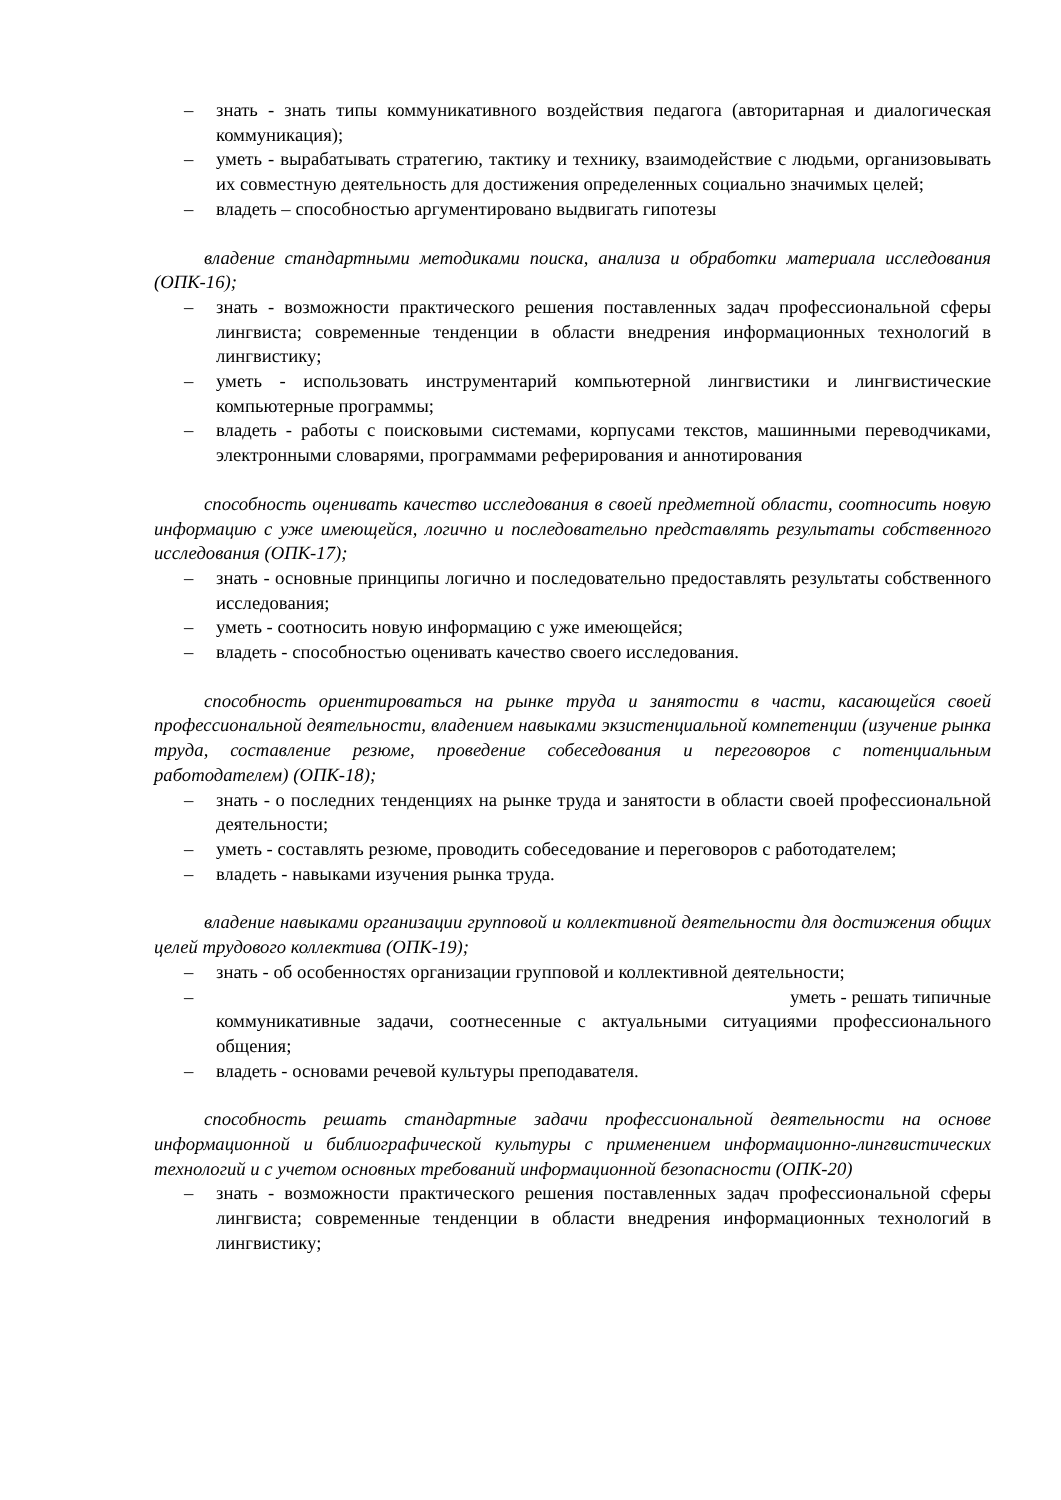– знать - знать типы коммуникативного воздействия педагога (авторитарная и диалогическая коммуникация);
– уметь - вырабатывать стратегию, тактику и технику, взаимодействие с людьми, организовывать их совместную деятельность для достижения определенных социально значимых целей;
– владеть – способностью аргументировано выдвигать гипотезы
владение стандартными методиками поиска, анализа и обработки материала исследования (ОПК-16);
– знать - возможности практического решения поставленных задач профессиональной сферы лингвиста; современные тенденции в области внедрения информационных технологий в лингвистику;
– уметь - использовать инструментарий компьютерной лингвистики и лингвистические компьютерные программы;
– владеть - работы с поисковыми системами, корпусами текстов, машинными переводчиками, электронными словарями, программами реферирования и аннотирования
способность оценивать качество исследования в своей предметной области, соотносить новую информацию с уже имеющейся, логично и последовательно представлять результаты собственного исследования (ОПК-17);
– знать - основные принципы логично и последовательно предоставлять результаты собственного исследования;
– уметь - соотносить новую информацию с уже имеющейся;
– владеть - способностью оценивать качество своего исследования.
способность ориентироваться на рынке труда и занятости в части, касающейся своей профессиональной деятельности, владением навыками экзистенциальной компетенции (изучение рынка труда, составление резюме, проведение собеседования и переговоров с потенциальным работодателем) (ОПК-18);
– знать - о последних тенденциях на рынке труда и занятости в области своей профессиональной деятельности;
– уметь - составлять резюме, проводить собеседование и переговоров с работодателем;
– владеть - навыками изучения рынка труда.
владение навыками организации групповой и коллективной деятельности для достижения общих целей трудового коллектива (ОПК-19);
– знать - об особенностях организации групповой и коллективной деятельности;
– уметь - решать типичные
коммуникативные задачи, соотнесенные с актуальными ситуациями профессионального общения;
– владеть - основами речевой культуры преподавателя.
способность решать стандартные задачи профессиональной деятельности на основе информационной и библиографической культуры с применением информационно-лингвистических технологий и с учетом основных требований информационной безопасности (ОПК-20)
– знать - возможности практического решения поставленных задач профессиональной сферы лингвиста; современные тенденции в области внедрения информационных технологий в лингвистику;